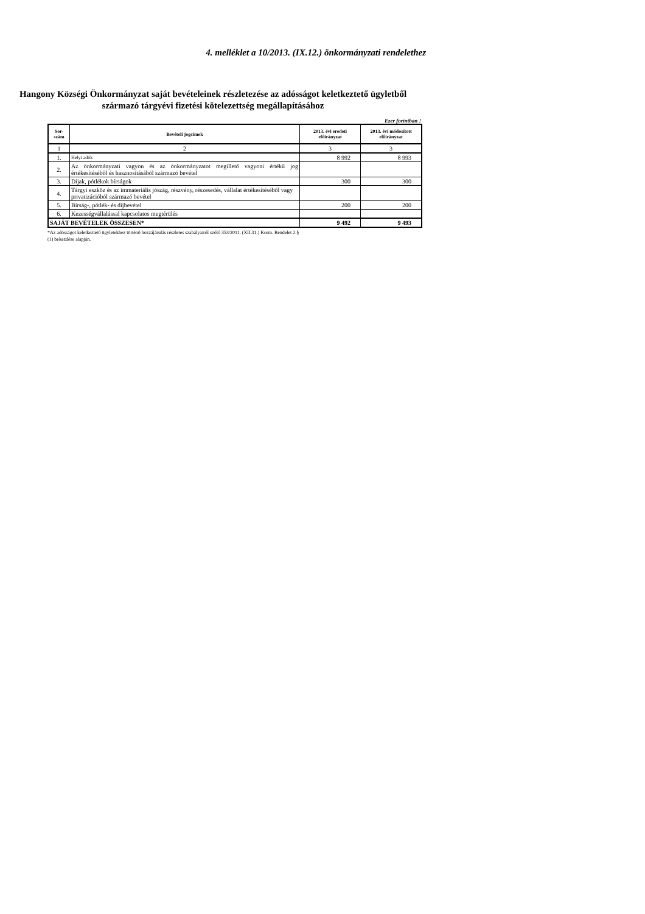4. melléklet a 10/2013. (IX.12.) önkormányzati rendelethez
Hangony Községi Önkormányzat saját bevételeinek részletezése az adósságot keletkeztető ügyletből
származó tárgyévi fizetési kötelezettség megállapításához
Ezer forintban !
| Sor- szám | Bevételi jogcímek | 2013. évi eredeti előirányzat | 2013. évi módosított előirányzat |
| --- | --- | --- | --- |
| 1 | 2 | 3 | 3 |
| 1. | Helyi adók | 8 992 | 8 993 |
| 2. | Az önkormányzati vagyon és az önkormányzatot megillető vagyoni értékű jog értékesítéséből és hasznosításából származó bevétel | | |
| 3. | Díjak, pótlékok bírságok | 300 | 300 |
| 4. | Tárgyi eszköz és az immateriális jószág, részvény, részesedés, vállalat értékesítéséből vagy privatizációból származó bevétel | | |
| 5. | Bírság-, pótlék- és díjbevétel | 200 | 200 |
| 6. | Kezességvállalással kapcsolatos megtérülés | | |
| SAJÁT BEVÉTELEK ÖSSZESEN* | | 9 492 | 9 493 |
*Az adósságot keletkeztető ügyletekhez történő hozzájárulás részletes szabályairól szóló 353/2011. (XII.31.) Korm. Rendelet 2.§
(1) bekezdése alapján.